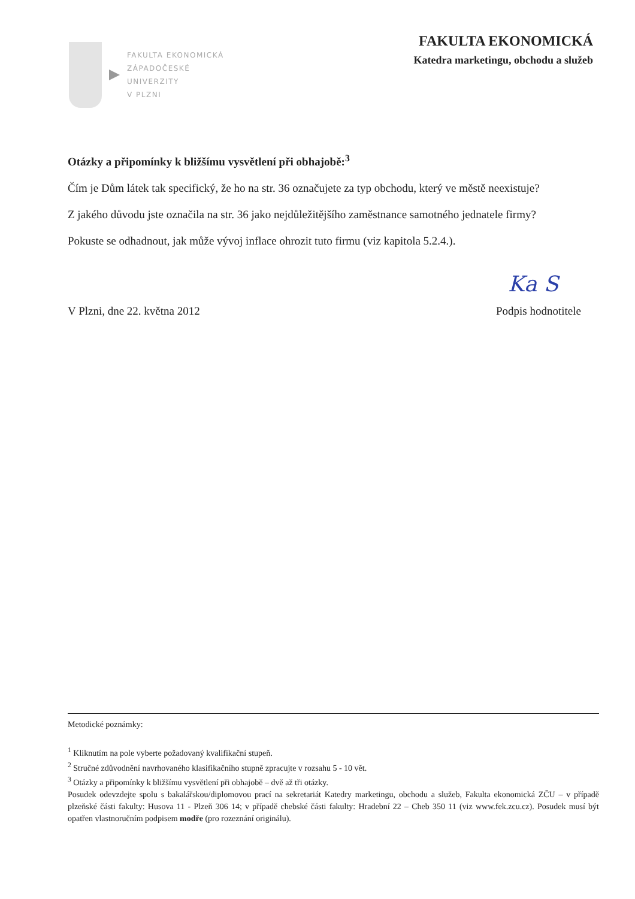FAKULTA EKONOMICKÁ
ZÁPADOČESKÉ
UNIVERZITY
V PLZNI
FAKULTA EKONOMICKÁ
Katedra marketingu, obchodu a služeb
Otázky a připomínky k bližšímu vysvětlení při obhajobě:<sup>3</sup>
Čím je Dům látek tak specifický, že ho na str. 36 označujete za typ obchodu, který ve městě neexistuje?
Z jakého důvodu jste označila na str. 36 jako nejdůležitějšího zaměstnance samotného jednatele firmy?
Pokuste se odhadnout, jak může vývoj inflace ohrozit tuto firmu (viz kapitola 5.2.4.).
V Plzni, dne 22. května 2012
Ka S
Podpis hodnotitele
Metodické poznámky:
<sup>1</sup> Kliknutím na pole vyberte požadovaný kvalifikační stupeň.
<sup>2</sup> Stručné zdůvodnění navrhovaného klasifikačního stupně zpracujte v rozsahu 5 - 10 vět.
<sup>3</sup> Otázky a připomínky k bližšímu vysvětlení při obhajobě – dvě až tři otázky.
Posudek odevzdejte spolu s bakalářskou/diplomovou prací na sekretariát Katedry marketingu, obchodu a služeb, Fakulta ekonomická ZČU – v případě plzeňské části fakulty: Husova 11 - Plzeň 306 14; v případě chebské části fakulty: Hradební 22 – Cheb 350 11 (viz www.fek.zcu.cz). Posudek musí být opatřen vlastnoručním podpisem modře (pro rozeznání originálu).